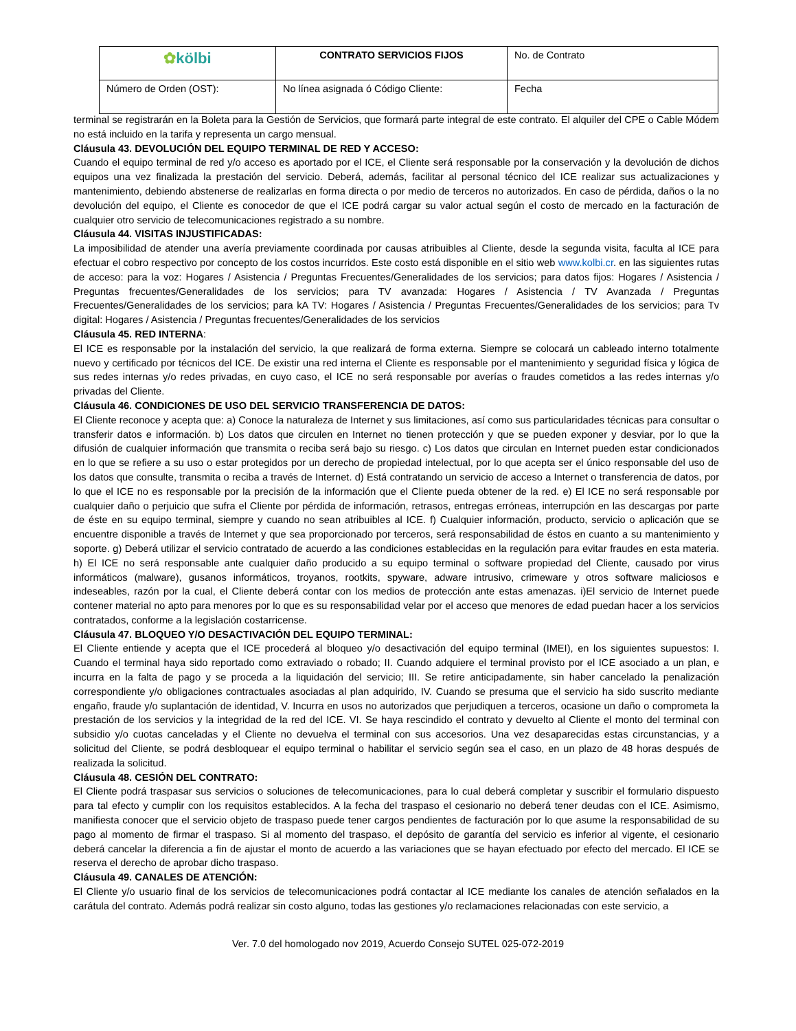| ✿ kölbi | CONTRATO SERVICIOS FIJOS | No. de Contrato |
| Número de Orden (OST): | No línea asignada ó Código Cliente: | Fecha |
terminal se registrarán en la Boleta para la Gestión de Servicios, que formará parte integral de este contrato. El alquiler del CPE o Cable Módem no está incluido en la tarifa y representa un cargo mensual.
Cláusula 43. DEVOLUCIÓN DEL EQUIPO TERMINAL DE RED Y ACCESO:
Cuando el equipo terminal de red y/o acceso es aportado por el ICE, el Cliente será responsable por la conservación y la devolución de dichos equipos una vez finalizada la prestación del servicio. Deberá, además, facilitar al personal técnico del ICE realizar sus actualizaciones y mantenimiento, debiendo abstenerse de realizarlas en forma directa o por medio de terceros no autorizados. En caso de pérdida, daños o la no devolución del equipo, el Cliente es conocedor de que el ICE podrá cargar su valor actual según el costo de mercado en la facturación de cualquier otro servicio de telecomunicaciones registrado a su nombre.
Cláusula 44. VISITAS INJUSTIFICADAS:
La imposibilidad de atender una avería previamente coordinada por causas atribuibles al Cliente, desde la segunda visita, faculta al ICE para efectuar el cobro respectivo por concepto de los costos incurridos. Este costo está disponible en el sitio web www.kolbi.cr. en las siguientes rutas de acceso: para la voz: Hogares / Asistencia / Preguntas Frecuentes/Generalidades de los servicios; para datos fijos: Hogares / Asistencia / Preguntas frecuentes/Generalidades de los servicios; para TV avanzada: Hogares / Asistencia / TV Avanzada / Preguntas Frecuentes/Generalidades de los servicios; para kA TV: Hogares / Asistencia / Preguntas Frecuentes/Generalidades de los servicios; para Tv digital: Hogares / Asistencia / Preguntas frecuentes/Generalidades de los servicios
Cláusula 45. RED INTERNA:
El ICE es responsable por la instalación del servicio, la que realizará de forma externa. Siempre se colocará un cableado interno totalmente nuevo y certificado por técnicos del ICE. De existir una red interna el Cliente es responsable por el mantenimiento y seguridad física y lógica de sus redes internas y/o redes privadas, en cuyo caso, el ICE no será responsable por averías o fraudes cometidos a las redes internas y/o privadas del Cliente.
Cláusula 46. CONDICIONES DE USO DEL SERVICIO TRANSFERENCIA DE DATOS:
El Cliente reconoce y acepta que: a) Conoce la naturaleza de Internet y sus limitaciones, así como sus particularidades técnicas para consultar o transferir datos e información. b) Los datos que circulen en Internet no tienen protección y que se pueden exponer y desviar, por lo que la difusión de cualquier información que transmita o reciba será bajo su riesgo. c) Los datos que circulan en Internet pueden estar condicionados en lo que se refiere a su uso o estar protegidos por un derecho de propiedad intelectual, por lo que acepta ser el único responsable del uso de los datos que consulte, transmita o reciba a través de Internet. d) Está contratando un servicio de acceso a Internet o transferencia de datos, por lo que el ICE no es responsable por la precisión de la información que el Cliente pueda obtener de la red. e) El ICE no será responsable por cualquier daño o perjuicio que sufra el Cliente por pérdida de información, retrasos, entregas erróneas, interrupción en las descargas por parte de éste en su equipo terminal, siempre y cuando no sean atribuibles al ICE. f) Cualquier información, producto, servicio o aplicación que se encuentre disponible a través de Internet y que sea proporcionado por terceros, será responsabilidad de éstos en cuanto a su mantenimiento y soporte. g) Deberá utilizar el servicio contratado de acuerdo a las condiciones establecidas en la regulación para evitar fraudes en esta materia. h) El ICE no será responsable ante cualquier daño producido a su equipo terminal o software propiedad del Cliente, causado por virus informáticos (malware), gusanos informáticos, troyanos, rootkits, spyware, adware intrusivo, crimeware y otros software maliciosos e indeseables, razón por la cual, el Cliente deberá contar con los medios de protección ante estas amenazas. i)El servicio de Internet puede contener material no apto para menores por lo que es su responsabilidad velar por el acceso que menores de edad puedan hacer a los servicios contratados, conforme a la legislación costarricense.
Cláusula 47. BLOQUEO Y/O DESACTIVACIÓN DEL EQUIPO TERMINAL:
El Cliente entiende y acepta que el ICE procederá al bloqueo y/o desactivación del equipo terminal (IMEI), en los siguientes supuestos: I. Cuando el terminal haya sido reportado como extraviado o robado; II. Cuando adquiere el terminal provisto por el ICE asociado a un plan, e incurra en la falta de pago y se proceda a la liquidación del servicio; III. Se retire anticipadamente, sin haber cancelado la penalización correspondiente y/o obligaciones contractuales asociadas al plan adquirido, IV. Cuando se presuma que el servicio ha sido suscrito mediante engaño, fraude y/o suplantación de identidad, V. Incurra en usos no autorizados que perjudiquen a terceros, ocasione un daño o comprometa la prestación de los servicios y la integridad de la red del ICE. VI. Se haya rescindido el contrato y devuelto al Cliente el monto del terminal con subsidio y/o cuotas canceladas y el Cliente no devuelva el terminal con sus accesorios. Una vez desaparecidas estas circunstancias, y a solicitud del Cliente, se podrá desbloquear el equipo terminal o habilitar el servicio según sea el caso, en un plazo de 48 horas después de realizada la solicitud.
Cláusula 48. CESIÓN DEL CONTRATO:
El Cliente podrá traspasar sus servicios o soluciones de telecomunicaciones, para lo cual deberá completar y suscribir el formulario dispuesto para tal efecto y cumplir con los requisitos establecidos. A la fecha del traspaso el cesionario no deberá tener deudas con el ICE. Asimismo, manifiesta conocer que el servicio objeto de traspaso puede tener cargos pendientes de facturación por lo que asume la responsabilidad de su pago al momento de firmar el traspaso. Si al momento del traspaso, el depósito de garantía del servicio es inferior al vigente, el cesionario deberá cancelar la diferencia a fin de ajustar el monto de acuerdo a las variaciones que se hayan efectuado por efecto del mercado. El ICE se reserva el derecho de aprobar dicho traspaso.
Cláusula 49. CANALES DE ATENCIÓN:
El Cliente y/o usuario final de los servicios de telecomunicaciones podrá contactar al ICE mediante los canales de atención señalados en la carátula del contrato. Además podrá realizar sin costo alguno, todas las gestiones y/o reclamaciones relacionadas con este servicio, a
Ver. 7.0 del homologado nov 2019, Acuerdo Consejo SUTEL 025-072-2019